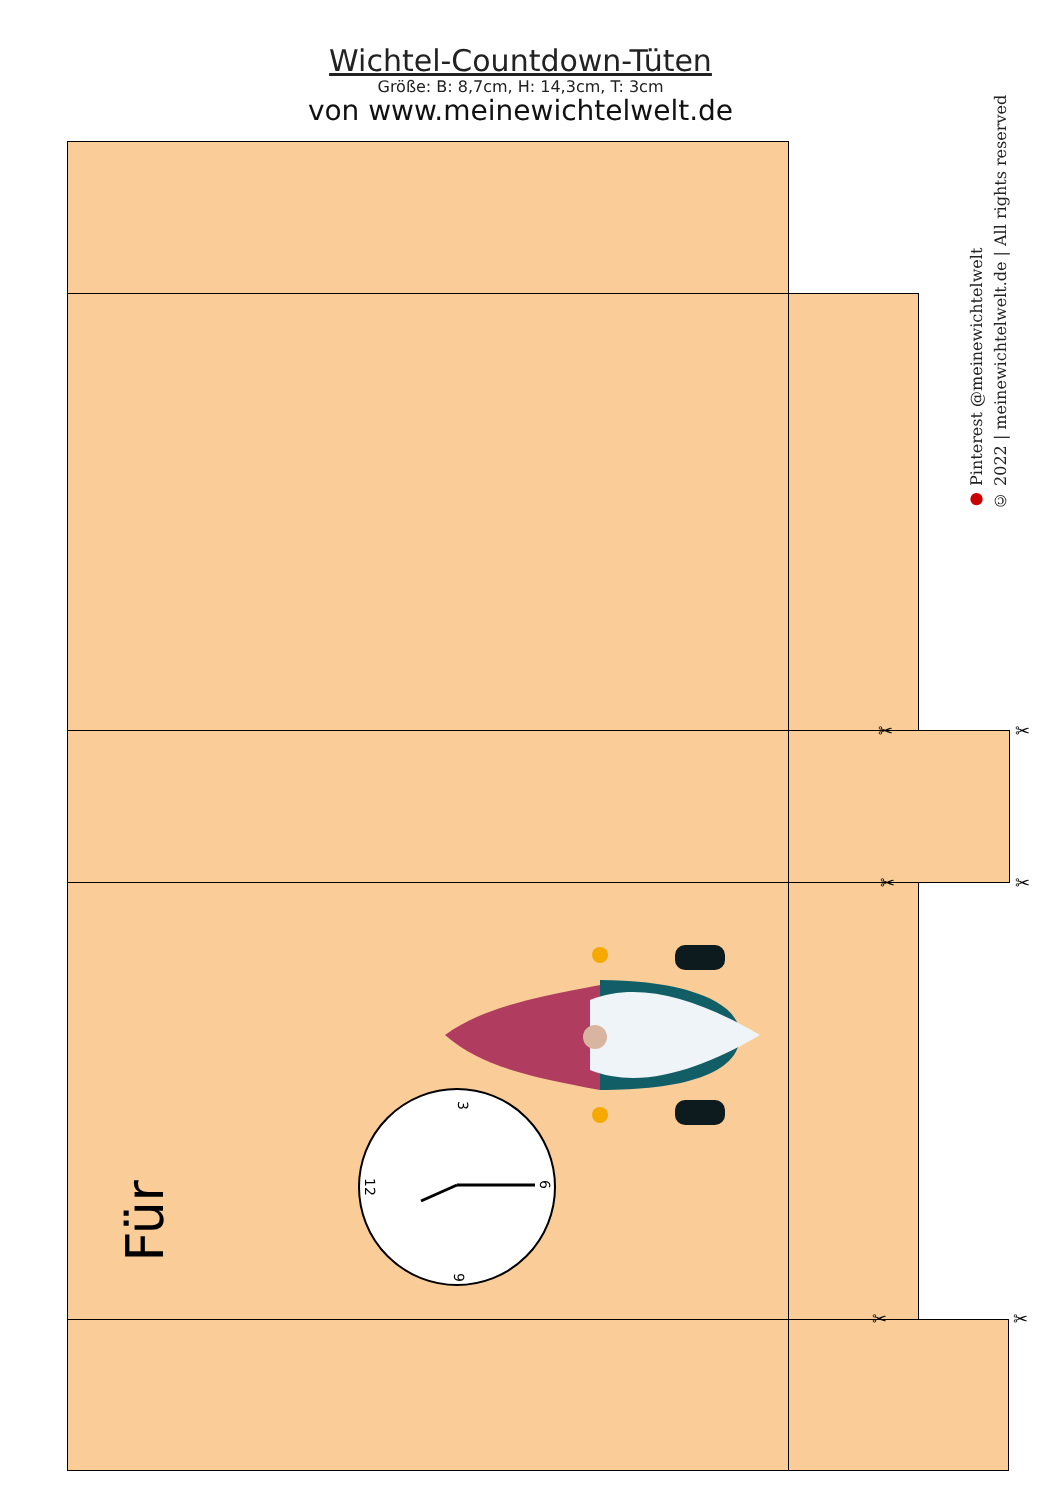Wichtel-Countdown-Tüten
Größe: B: 8,7cm, H: 14,3cm, T: 3cm
von www.meinewichtelwelt.de
● Pinterest @meinewichtelwelt
© 2022 | meinewichtelwelt.de | All rights reserved
✂ ✂
✂ ✂
✂ ✂
Für
3
12
6
9